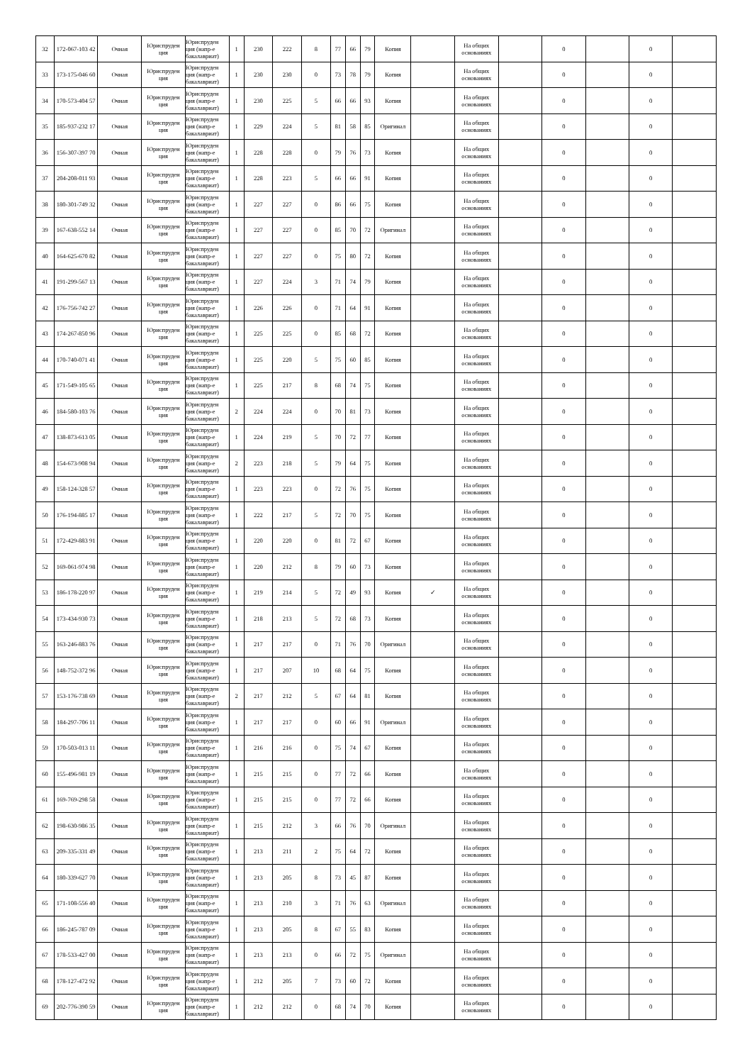| 32 | 172-067-103 42 | Очная | Юриспруден ция | Юриспруден ция (напр-е бакалавриат) | 1 | 230 | 222 | 8 | 77 | 66 | 79 | Копия | | На общих основаниях | | 0 | | 0 | |
| 33 | 173-175-046 60 | Очная | Юриспруден ция | Юриспруден ция (напр-е бакалавриат) | 1 | 230 | 230 | 0 | 73 | 78 | 79 | Копия | | На общих основаниях | | 0 | | 0 | |
| 34 | 170-573-404 57 | Очная | Юриспруден ция | Юриспруден ция (напр-е бакалавриат) | 1 | 230 | 225 | 5 | 66 | 66 | 93 | Копия | | На общих основаниях | | 0 | | 0 | |
| 35 | 185-937-232 17 | Очная | Юриспруден ция | Юриспруден ция (напр-е бакалавриат) | 1 | 229 | 224 | 5 | 81 | 58 | 85 | Оригинал | | На общих основаниях | | 0 | | 0 | |
| 36 | 156-307-397 70 | Очная | Юриспруден ция | Юриспруден ция (напр-е бакалавриат) | 1 | 228 | 228 | 0 | 79 | 76 | 73 | Копия | | На общих основаниях | | 0 | | 0 | |
| 37 | 204-208-011 93 | Очная | Юриспруден ция | Юриспруден ция (напр-е бакалавриат) | 1 | 228 | 223 | 5 | 66 | 66 | 91 | Копия | | На общих основаниях | | 0 | | 0 | |
| 38 | 180-301-749 32 | Очная | Юриспруден ция | Юриспруден ция (напр-е бакалавриат) | 1 | 227 | 227 | 0 | 86 | 66 | 75 | Копия | | На общих основаниях | | 0 | | 0 | |
| 39 | 167-638-552 14 | Очная | Юриспруден ция | Юриспруден ция (напр-е бакалавриат) | 1 | 227 | 227 | 0 | 85 | 70 | 72 | Оригинал | | На общих основаниях | | 0 | | 0 | |
| 40 | 164-625-670 82 | Очная | Юриспруден ция | Юриспруден ция (напр-е бакалавриат) | 1 | 227 | 227 | 0 | 75 | 80 | 72 | Копия | | На общих основаниях | | 0 | | 0 | |
| 41 | 191-299-567 13 | Очная | Юриспруден ция | Юриспруден ция (напр-е бакалавриат) | 1 | 227 | 224 | 3 | 71 | 74 | 79 | Копия | | На общих основаниях | | 0 | | 0 | |
| 42 | 176-756-742 27 | Очная | Юриспруден ция | Юриспруден ция (напр-е бакалавриат) | 1 | 226 | 226 | 0 | 71 | 64 | 91 | Копия | | На общих основаниях | | 0 | | 0 | |
| 43 | 174-267-850 96 | Очная | Юриспруден ция | Юриспруден ция (напр-е бакалавриат) | 1 | 225 | 225 | 0 | 85 | 68 | 72 | Копия | | На общих основаниях | | 0 | | 0 | |
| 44 | 170-740-071 41 | Очная | Юриспруден ция | Юриспруден ция (напр-е бакалавриат) | 1 | 225 | 220 | 5 | 75 | 60 | 85 | Копия | | На общих основаниях | | 0 | | 0 | |
| 45 | 171-549-105 65 | Очная | Юриспруден ция | Юриспруден ция (напр-е бакалавриат) | 1 | 225 | 217 | 8 | 68 | 74 | 75 | Копия | | На общих основаниях | | 0 | | 0 | |
| 46 | 184-580-103 76 | Очная | Юриспруден ция | Юриспруден ция (напр-е бакалавриат) | 2 | 224 | 224 | 0 | 70 | 81 | 73 | Копия | | На общих основаниях | | 0 | | 0 | |
| 47 | 138-873-613 05 | Очная | Юриспруден ция | Юриспруден ция (напр-е бакалавриат) | 1 | 224 | 219 | 5 | 70 | 72 | 77 | Копия | | На общих основаниях | | 0 | | 0 | |
| 48 | 154-673-908 94 | Очная | Юриспруден ция | Юриспруден ция (напр-е бакалавриат) | 2 | 223 | 218 | 5 | 79 | 64 | 75 | Копия | | На общих основаниях | | 0 | | 0 | |
| 49 | 158-124-328 57 | Очная | Юриспруден ция | Юриспруден ция (напр-е бакалавриат) | 1 | 223 | 223 | 0 | 72 | 76 | 75 | Копия | | На общих основаниях | | 0 | | 0 | |
| 50 | 176-194-885 17 | Очная | Юриспруден ция | Юриспруден ция (напр-е бакалавриат) | 1 | 222 | 217 | 5 | 72 | 70 | 75 | Копия | | На общих основаниях | | 0 | | 0 | |
| 51 | 172-429-883 91 | Очная | Юриспруден ция | Юриспруден ция (напр-е бакалавриат) | 1 | 220 | 220 | 0 | 81 | 72 | 67 | Копия | | На общих основаниях | | 0 | | 0 | |
| 52 | 169-061-974 98 | Очная | Юриспруден ция | Юриспруден ция (напр-е бакалавриат) | 1 | 220 | 212 | 8 | 79 | 60 | 73 | Копия | | На общих основаниях | | 0 | | 0 | |
| 53 | 186-178-220 97 | Очная | Юриспруден ция | Юриспруден ция (напр-е бакалавриат) | 1 | 219 | 214 | 5 | 72 | 49 | 93 | Копия | ✓ | На общих основаниях | | 0 | | 0 | |
| 54 | 173-434-930 73 | Очная | Юриспруден ция | Юриспруден ция (напр-е бакалавриат) | 1 | 218 | 213 | 5 | 72 | 68 | 73 | Копия | | На общих основаниях | | 0 | | 0 | |
| 55 | 163-246-883 76 | Очная | Юриспруден ция | Юриспруден ция (напр-е бакалавриат) | 1 | 217 | 217 | 0 | 71 | 76 | 70 | Оригинал | | На общих основаниях | | 0 | | 0 | |
| 56 | 148-752-372 96 | Очная | Юриспруден ция | Юриспруден ция (напр-е бакалавриат) | 1 | 217 | 207 | 10 | 68 | 64 | 75 | Копия | | На общих основаниях | | 0 | | 0 | |
| 57 | 153-176-738 69 | Очная | Юриспруден ция | Юриспруден ция (напр-е бакалавриат) | 2 | 217 | 212 | 5 | 67 | 64 | 81 | Копия | | На общих основаниях | | 0 | | 0 | |
| 58 | 184-297-706 11 | Очная | Юриспруден ция | Юриспруден ция (напр-е бакалавриат) | 1 | 217 | 217 | 0 | 60 | 66 | 91 | Оригинал | | На общих основаниях | | 0 | | 0 | |
| 59 | 170-503-013 11 | Очная | Юриспруден ция | Юриспруден ция (напр-е бакалавриат) | 1 | 216 | 216 | 0 | 75 | 74 | 67 | Копия | | На общих основаниях | | 0 | | 0 | |
| 60 | 155-496-981 19 | Очная | Юриспруден ция | Юриспруден ция (напр-е бакалавриат) | 1 | 215 | 215 | 0 | 77 | 72 | 66 | Копия | | На общих основаниях | | 0 | | 0 | |
| 61 | 169-769-298 58 | Очная | Юриспруден ция | Юриспруден ция (напр-е бакалавриат) | 1 | 215 | 215 | 0 | 77 | 72 | 66 | Копия | | На общих основаниях | | 0 | | 0 | |
| 62 | 198-630-986 35 | Очная | Юриспруден ция | Юриспруден ция (напр-е бакалавриат) | 1 | 215 | 212 | 3 | 66 | 76 | 70 | Оригинал | | На общих основаниях | | 0 | | 0 | |
| 63 | 209-335-331 49 | Очная | Юриспруден ция | Юриспруден ция (напр-е бакалавриат) | 1 | 213 | 211 | 2 | 75 | 64 | 72 | Копия | | На общих основаниях | | 0 | | 0 | |
| 64 | 180-339-627 70 | Очная | Юриспруден ция | Юриспруден ция (напр-е бакалавриат) | 1 | 213 | 205 | 8 | 73 | 45 | 87 | Копия | | На общих основаниях | | 0 | | 0 | |
| 65 | 171-108-556 40 | Очная | Юриспруден ция | Юриспруден ция (напр-е бакалавриат) | 1 | 213 | 210 | 3 | 71 | 76 | 63 | Оригинал | | На общих основаниях | | 0 | | 0 | |
| 66 | 186-245-787 09 | Очная | Юриспруден ция | Юриспруден ция (напр-е бакалавриат) | 1 | 213 | 205 | 8 | 67 | 55 | 83 | Копия | | На общих основаниях | | 0 | | 0 | |
| 67 | 178-533-427 00 | Очная | Юриспруден ция | Юриспруден ция (напр-е бакалавриат) | 1 | 213 | 213 | 0 | 66 | 72 | 75 | Оригинал | | На общих основаниях | | 0 | | 0 | |
| 68 | 178-127-472 92 | Очная | Юриспруден ция | Юриспруден ция (напр-е бакалавриат) | 1 | 212 | 205 | 7 | 73 | 60 | 72 | Копия | | На общих основаниях | | 0 | | 0 | |
| 69 | 202-776-390 59 | Очная | Юриспруден ция | Юриспруден ция (напр-е бакалавриат) | 1 | 212 | 212 | 0 | 68 | 74 | 70 | Копия | | На общих основаниях | | 0 | | 0 | |